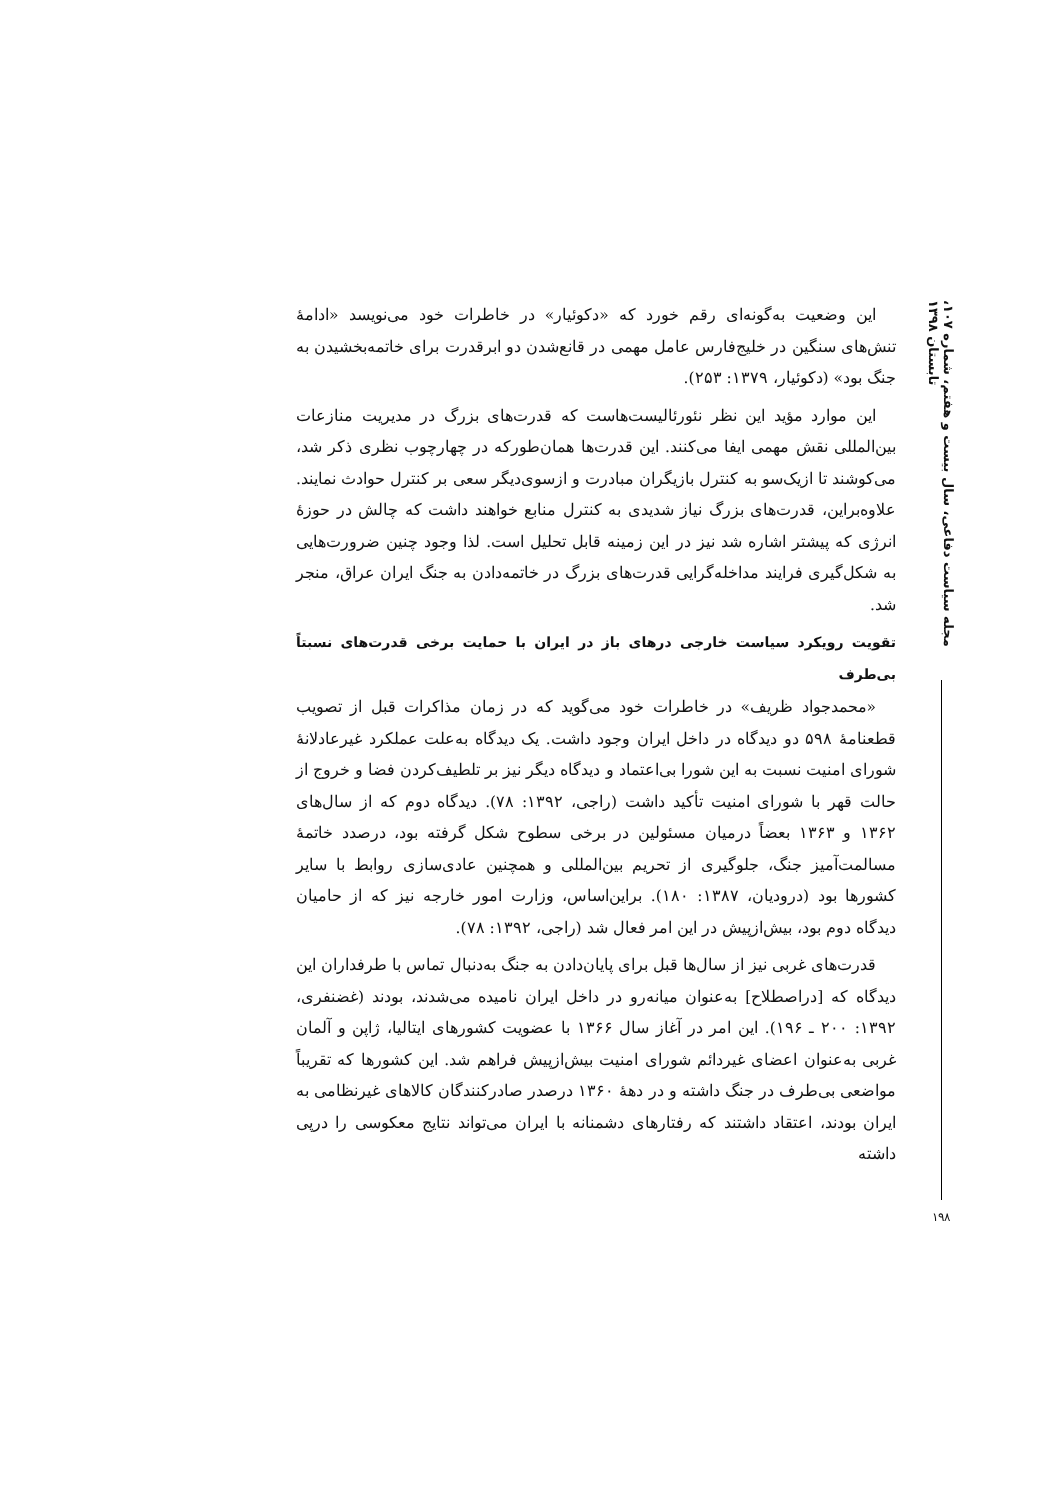مجله سیاست دفاعی، سال بیست و هفتم، شماره ۱۰۷، تابستان ۱۳۹۸
۱۹۸
این وضعیت به‌گونه‌ای رقم خورد که «دکوئیار» در خاطرات خود می‌نویسد «ادامهٔ تنش‌های سنگین در خلیج‌فارس عامل مهمی در قانع‌شدن دو ابرقدرت برای خاتمه‌بخشیدن به جنگ بود» (دکوئیار، ۱۳۷۹: ۲۵۳).
این موارد مؤید این نظر نئورئالیست‌هاست که قدرت‌های بزرگ در مدیریت منازعات بین‌المللی نقش مهمی ایفا می‌کنند. این قدرت‌ها همان‌طورکه در چهارچوب نظری ذکر شد، می‌کوشند تا ازیک‌سو به کنترل بازیگران مبادرت و ازسوی‌دیگر سعی بر کنترل حوادث نمایند. علاوه‌براین، قدرت‌های بزرگ نیاز شدیدی به کنترل منابع خواهند داشت که چالش در حوزهٔ انرژی که پیشتر اشاره شد نیز در این زمینه قابل تحلیل است. لذا وجود چنین ضرورت‌هایی به شکل‌گیری فرایند مداخله‌گرایی قدرت‌های بزرگ در خاتمه‌دادن به جنگ ایران عراق، منجر شد.
تقویت رویکرد سیاست خارجی درهای باز در ایران با حمایت برخی قدرت‌های نسبتاً بی‌طرف
«محمدجواد ظریف» در خاطرات خود می‌گوید که در زمان مذاکرات قبل از تصویب قطعنامهٔ ۵۹۸ دو دیدگاه در داخل ایران وجود داشت. یک دیدگاه به‌علت عملکرد غیرعادلانهٔ شورای امنیت نسبت به این شورا بی‌اعتماد و دیدگاه دیگر نیز بر تلطیف‌کردن فضا و خروج از حالت قهر با شورای امنیت تأکید داشت (راجی، ۱۳۹۲: ۷۸). دیدگاه دوم که از سال‌های ۱۳۶۲ و ۱۳۶۳ بعضاً درمیان مسئولین در برخی سطوح شکل گرفته بود، درصدد خاتمهٔ مسالمت‌آمیز جنگ، جلوگیری از تحریم بین‌المللی و همچنین عادی‌سازی روابط با سایر کشورها بود (درودیان، ۱۳۸۷: ۱۸۰). براین‌اساس، وزارت امور خارجه نیز که از حامیان دیدگاه دوم بود، بیش‌ازپیش در این امر فعال شد (راجی، ۱۳۹۲: ۷۸).
قدرت‌های غربی نیز از سال‌ها قبل برای پایان‌دادن به جنگ به‌دنبال تماس با طرفداران این دیدگاه که [دراصطلاح] به‌عنوان میانه‌رو در داخل ایران نامیده می‌شدند، بودند (غضنفری، ۱۳۹۲: ۲۰۰ ـ ۱۹۶). این امر در آغاز سال ۱۳۶۶ با عضویت کشورهای ایتالیا، ژاپن و آلمان غربی به‌عنوان اعضای غیردائم شورای امنیت بیش‌ازپیش فراهم شد. این کشورها که تقریباً مواضعی بی‌طرف در جنگ داشته و در دههٔ ۱۳۶۰ درصدر صادرکنندگان کالاهای غیرنظامی به ایران بودند، اعتقاد داشتند که رفتارهای دشمنانه با ایران می‌تواند نتایج معکوسی را درپی داشته